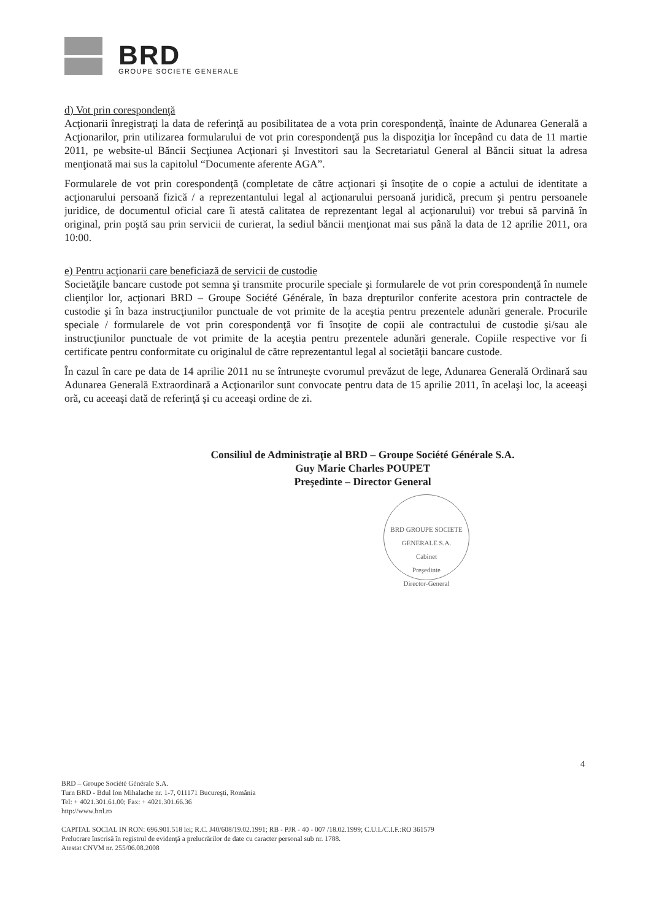BRD
GROUPE SOCIETE GENERALE
d) Vot prin corespondenţă
Acţionarii înregistraţi la data de referinţă au posibilitatea de a vota prin corespondenţă, înainte de Adunarea Generală a Acţionarilor, prin utilizarea formularului de vot prin corespondenţă pus la dispoziţia lor începând cu data de 11 martie 2011, pe website-ul Băncii Secţiunea Acţionari şi Investitori sau la Secretariatul General al Băncii situat la adresa menţionată mai sus la capitolul “Documente aferente AGA”.
Formularele de vot prin corespondenţă (completate de către acţionari şi însoţite de o copie a actului de identitate a acţionarului persoană fizică / a reprezentantului legal al acţionarului persoană juridică, precum şi pentru persoanele juridice, de documentul oficial care îi atestă calitatea de reprezentant legal al acţionarului) vor trebui să parvină în original, prin poştă sau prin servicii de curierat, la sediul băncii menţionat mai sus până la data de 12 aprilie 2011, ora 10:00.
e) Pentru acţionarii care beneficiază de servicii de custodie
Societăţile bancare custode pot semna şi transmite procurile speciale şi formularele de vot prin corespondenţă în numele clienţilor lor, acţionari BRD – Groupe Société Générale, în baza drepturilor conferite acestora prin contractele de custodie şi în baza instrucţiunilor punctuale de vot primite de la aceştia pentru prezentele adunări generale. Procurile speciale / formularele de vot prin corespondenţă vor fi însoţite de copii ale contractului de custodie şi/sau ale instrucţiunilor punctuale de vot primite de la aceştia pentru prezentele adunări generale. Copiile respective vor fi certificate pentru conformitate cu originalul de către reprezentantul legal al societăţii bancare custode.
În cazul în care pe data de 14 aprilie 2011 nu se întruneşte cvorumul prevăzut de lege, Adunarea Generală Ordinară sau Adunarea Generală Extraordinară a Acţionarilor sunt convocate pentru data de 15 aprilie 2011, în acelaşi loc, la aceeaşi oră, cu aceeaşi dată de referinţă şi cu aceeaşi ordine de zi.
Consiliul de Administraţie al BRD – Groupe Société Générale S.A.
Guy Marie Charles POUPET
Preşedinte – Director General
BRD GROUPE SOCIETE GENERALE S.A.
Cabinet
Preşedinte
Director-General
4
BRD – Groupe Société Générale S.A.
Turn BRD - Bdul Ion Mihalache nr. 1-7, 011171 Bucureşti, România
Tel: + 4021.301.61.00; Fax: + 4021.301.66.36
http://www.brd.ro
CAPITAL SOCIAL IN RON: 696.901.518 lei; R.C. J40/608/19.02.1991; RB - PJR - 40 - 007 /18.02.1999; C.U.I./C.I.F.:RO 361579
Prelucrare înscrisă în registrul de evidenţă a prelucrărilor de date cu caracter personal sub nr. 1788.
Atestat CNVM nr. 255/06.08.2008